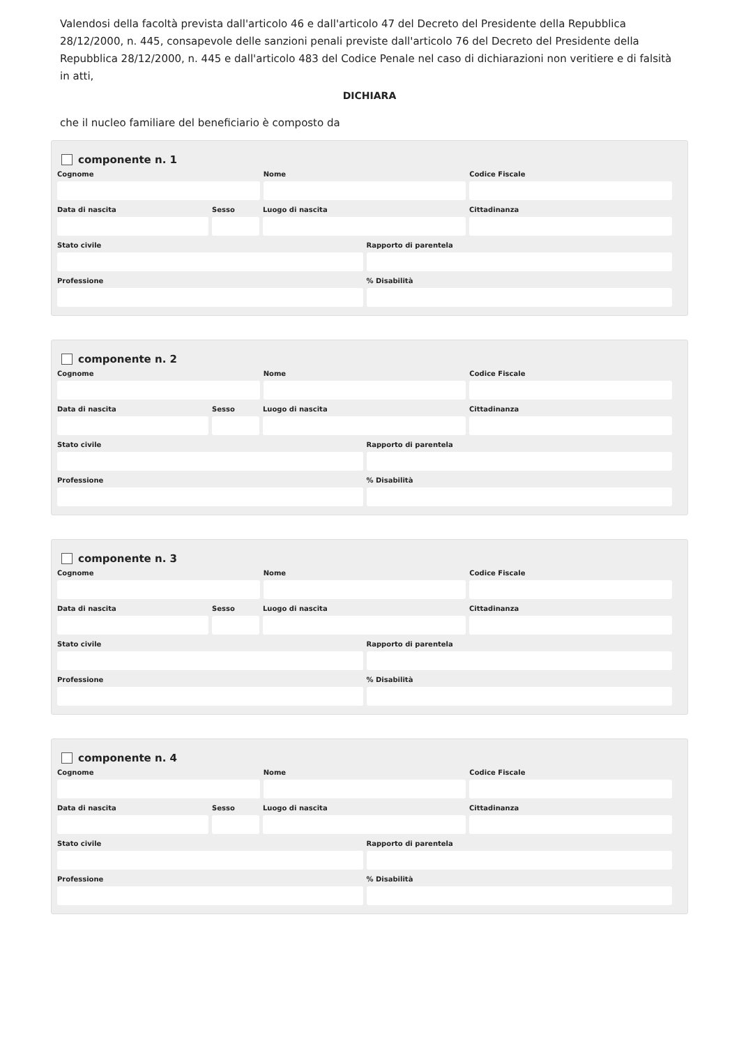Valendosi della facoltà prevista dall'articolo 46 e dall'articolo 47 del Decreto del Presidente della Repubblica 28/12/2000, n. 445, consapevole delle sanzioni penali previste dall'articolo 76 del Decreto del Presidente della Repubblica 28/12/2000, n. 445 e dall'articolo 483 del Codice Penale nel caso di dichiarazioni non veritiere e di falsità in atti,
DICHIARA
che il nucleo familiare del beneficiario è composto da
componente n. 1
Cognome Nome Codice Fiscale
Data di nascita Sesso Luogo di nascita Cittadinanza
Stato civile Rapporto di parentela
Professione % Disabilità
componente n. 2
Cognome Nome Codice Fiscale
Data di nascita Sesso Luogo di nascita Cittadinanza
Stato civile Rapporto di parentela
Professione % Disabilità
componente n. 3
Cognome Nome Codice Fiscale
Data di nascita Sesso Luogo di nascita Cittadinanza
Stato civile Rapporto di parentela
Professione % Disabilità
componente n. 4
Cognome Nome Codice Fiscale
Data di nascita Sesso Luogo di nascita Cittadinanza
Stato civile Rapporto di parentela
Professione % Disabilità